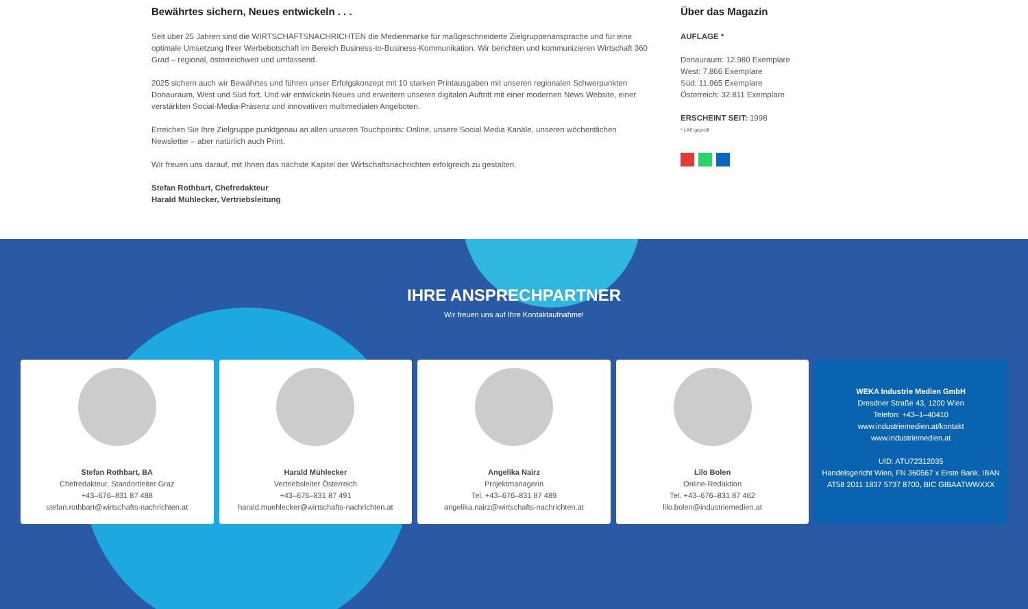Bewährtes sichern, Neues entwickeln . . .
Seit über 25 Jahren sind die WIRTSCHAFTSNACHRICHTEN die Medienmarke für maßgeschneiderte Zielgruppenansprache und für eine optimale Umsetzung Ihrer Werbebotschaft im Bereich Business-to-Business-Kommunikation. Wir berichten und kommunizieren Wirtschaft 360 Grad – regional, österreichweit und umfassend.
2025 sichern auch wir Bewährtes und führen unser Erfolgskonzept mit 10 starken Printausgaben mit unseren regionalen Schwerpunkten Donauraum, West und Süd fort. Und wir entwickeln Neues und erweitern unseren digitalen Auftritt mit einer modernen News Website, einer verstärkten Social-Media-Präsenz und innovativen multimedialen Angeboten.
Erreichen Sie Ihre Zielgruppe punktgenau an allen unseren Touchpoints: Online, unsere Social Media Kanäle, unseren wöchentlichen Newsletter – aber natürlich auch Print.
Wir freuen uns darauf, mit Ihnen das nächste Kapitel der Wirtschaftsnachrichten erfolgreich zu gestalten.
Stefan Rothbart, Chefredakteur
Harald Mühlecker, Vertriebsleitung
Über das Magazin
AUFLAGE *
Donauraum: 12.980 Exemplare
West: 7.866 Exemplare
Süd: 11.965 Exemplare
Österreich: 32.811 Exemplare
ERSCHEINT SEIT: 1998
* LAE-geprüft
IHRE ANSPRECHPARTNER
Wir freuen uns auf Ihre Kontaktaufnahme!
Stefan Rothbart, BA
Chefredakteur, Standortleiter Graz
+43–676–831 87 488
stefan.rothbart@wirtschafts-nachrichten.at
Harald Mühlecker
Vertriebsleiter Österreich
+43–676–831 87 491
harald.muehlecker@wirtschafts-nachrichten.at
Angelika Nairz
Projektmanagerin
Tel. +43–676–831 87 489
angelika.nairz@wirtschafts-nachrichten.at
Lilo Bolen
Online-Redaktion
Tel. +43–676–831 87 462
lilo.bolen@industriemedien.at
WEKA Industrie Medien GmbH
Dresdner Straße 43, 1200 Wien
Telefon: +43–1–40410
www.industriemedien.at/kontakt
www.industriemedien.at
UID: ATU72312035
Handelsgericht Wien, FN 360567 x Erste Bank, IBAN AT58 2011 1837 5737 8700, BIC GIBAATWWXXX